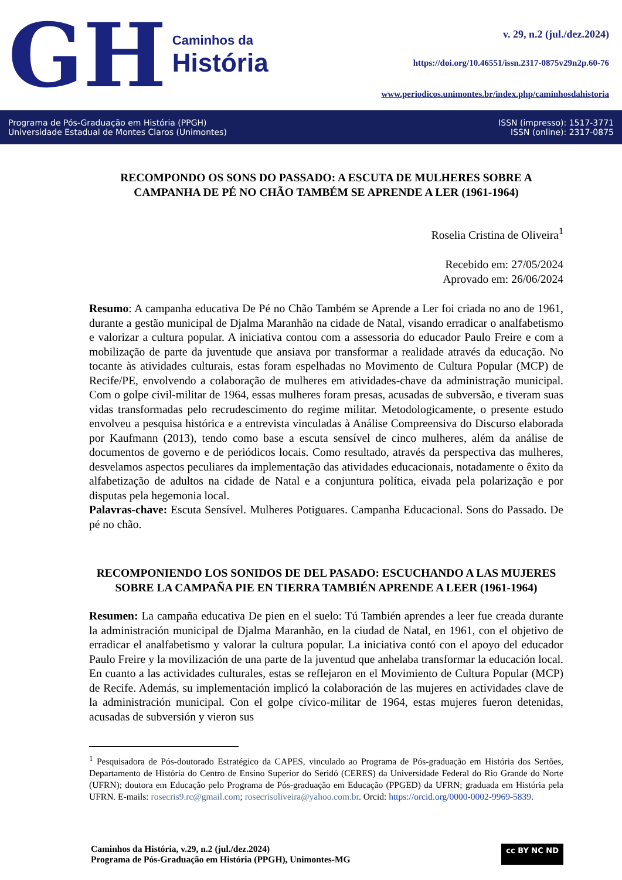GH
Caminhos da
História
v. 29, n.2 (jul./dez.2024)
https://doi.org/10.46551/issn.2317-0875v29n2p.60-76
www.periodicos.unimontes.br/index.php/caminhosdahistoria
Programa de Pós-Graduação em História (PPGH)
Universidade Estadual de Montes Claros (Unimontes)
ISSN (impresso): 1517-3771
ISSN (online): 2317-0875
RECOMPONDO OS SONS DO PASSADO: A ESCUTA DE MULHERES SOBRE A CAMPANHA DE PÉ NO CHÃO TAMBÉM SE APRENDE A LER (1961-1964)
Roselia Cristina de Oliveira<sup>1</sup>
Recebido em: 27/05/2024
Aprovado em: 26/06/2024
Resumo: A campanha educativa De Pé no Chão Também se Aprende a Ler foi criada no ano de 1961, durante a gestão municipal de Djalma Maranhão na cidade de Natal, visando erradicar o analfabetismo e valorizar a cultura popular. A iniciativa contou com a assessoria do educador Paulo Freire e com a mobilização de parte da juventude que ansiava por transformar a realidade através da educação. No tocante às atividades culturais, estas foram espelhadas no Movimento de Cultura Popular (MCP) de Recife/PE, envolvendo a colaboração de mulheres em atividades-chave da administração municipal. Com o golpe civil-militar de 1964, essas mulheres foram presas, acusadas de subversão, e tiveram suas vidas transformadas pelo recrudescimento do regime militar. Metodologicamente, o presente estudo envolveu a pesquisa histórica e a entrevista vinculadas à Análise Compreensiva do Discurso elaborada por Kaufmann (2013), tendo como base a escuta sensível de cinco mulheres, além da análise de documentos de governo e de periódicos locais. Como resultado, através da perspectiva das mulheres, desvelamos aspectos peculiares da implementação das atividades educacionais, notadamente o êxito da alfabetização de adultos na cidade de Natal e a conjuntura política, eivada pela polarização e por disputas pela hegemonia local.
Palavras-chave: Escuta Sensível. Mulheres Potiguares. Campanha Educacional. Sons do Passado. De pé no chão.
RECOMPONIENDO LOS SONIDOS DE DEL PASADO: ESCUCHANDO A LAS MUJERES SOBRE LA CAMPAÑA PIE EN TIERRA TAMBIÉN APRENDE A LEER (1961-1964)
Resumen: La campaña educativa De pien en el suelo: Tú También aprendes a leer fue creada durante la administración municipal de Djalma Maranhão, en la ciudad de Natal, en 1961, con el objetivo de erradicar el analfabetismo y valorar la cultura popular. La iniciativa contó con el apoyo del educador Paulo Freire y la movilización de una parte de la juventud que anhelaba transformar la educación local. En cuanto a las actividades culturales, estas se reflejaron en el Movimiento de Cultura Popular (MCP) de Recife. Además, su implementación implicó la colaboración de las mujeres en actividades clave de la administración municipal. Con el golpe cívico-militar de 1964, estas mujeres fueron detenidas, acusadas de subversión y vieron sus
<sup>1</sup> Pesquisadora de Pós-doutorado Estratégico da CAPES, vinculado ao Programa de Pós-graduação em História dos Sertões, Departamento de História do Centro de Ensino Superior do Seridó (CERES) da Universidade Federal do Rio Grande do Norte (UFRN); doutora em Educação pelo Programa de Pós-graduação em Educação (PPGED) da UFRN; graduada em História pela UFRN. E-mails: rosecris9.rc@gmail.com; rosecrisoliveira@yahoo.com.br. Orcid: https://orcid.org/0000-0002-9969-5839.
Caminhos da História, v.29, n.2 (jul./dez.2024)
Programa de Pós-Graduação em História (PPGH), Unimontes-MG
cc BY NC ND